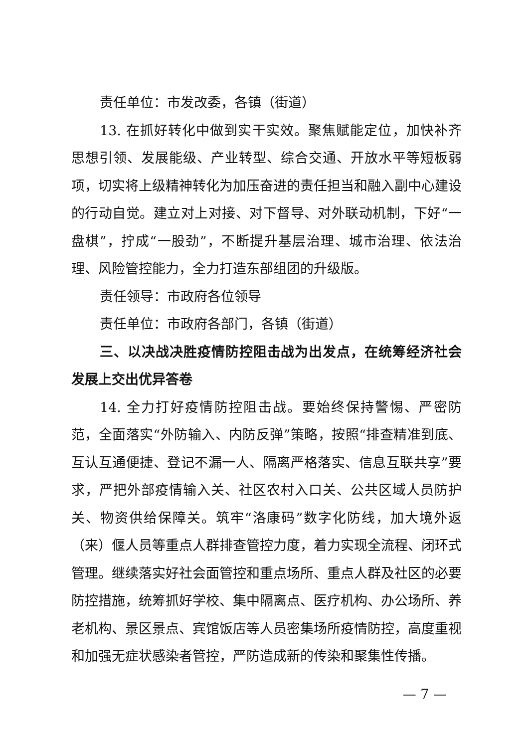责任单位：市发改委，各镇（街道）
13. 在抓好转化中做到实干实效。聚焦赋能定位，加快补齐思想引领、发展能级、产业转型、综合交通、开放水平等短板弱项，切实将上级精神转化为加压奋进的责任担当和融入副中心建设的行动自觉。建立对上对接、对下督导、对外联动机制，下好“一盘棋”，拧成“一股劲”，不断提升基层治理、城市治理、依法治理、风险管控能力，全力打造东部组团的升级版。
责任领导：市政府各位领导
责任单位：市政府各部门，各镇（街道）
三、以决战决胜疫情防控阻击战为出发点，在统筹经济社会发展上交出优异答卷
14. 全力打好疫情防控阻击战。要始终保持警惕、严密防范，全面落实“外防输入、内防反弹”策略，按照“排查精准到底、互认互通便捷、登记不漏一人、隔离严格落实、信息互联共享”要求，严把外部疫情输入关、社区农村入口关、公共区域人员防护关、物资供给保障关。筑牢“洛康码”数字化防线，加大境外返（来）偃人员等重点人群排查管控力度，着力实现全流程、闭环式管理。继续落实好社会面管控和重点场所、重点人群及社区的必要防控措施，统筹抓好学校、集中隔离点、医疗机构、办公场所、养老机构、景区景点、宾馆饭店等人员密集场所疫情防控，高度重视和加强无症状感染者管控，严防造成新的传染和聚集性传播。
— 7 —